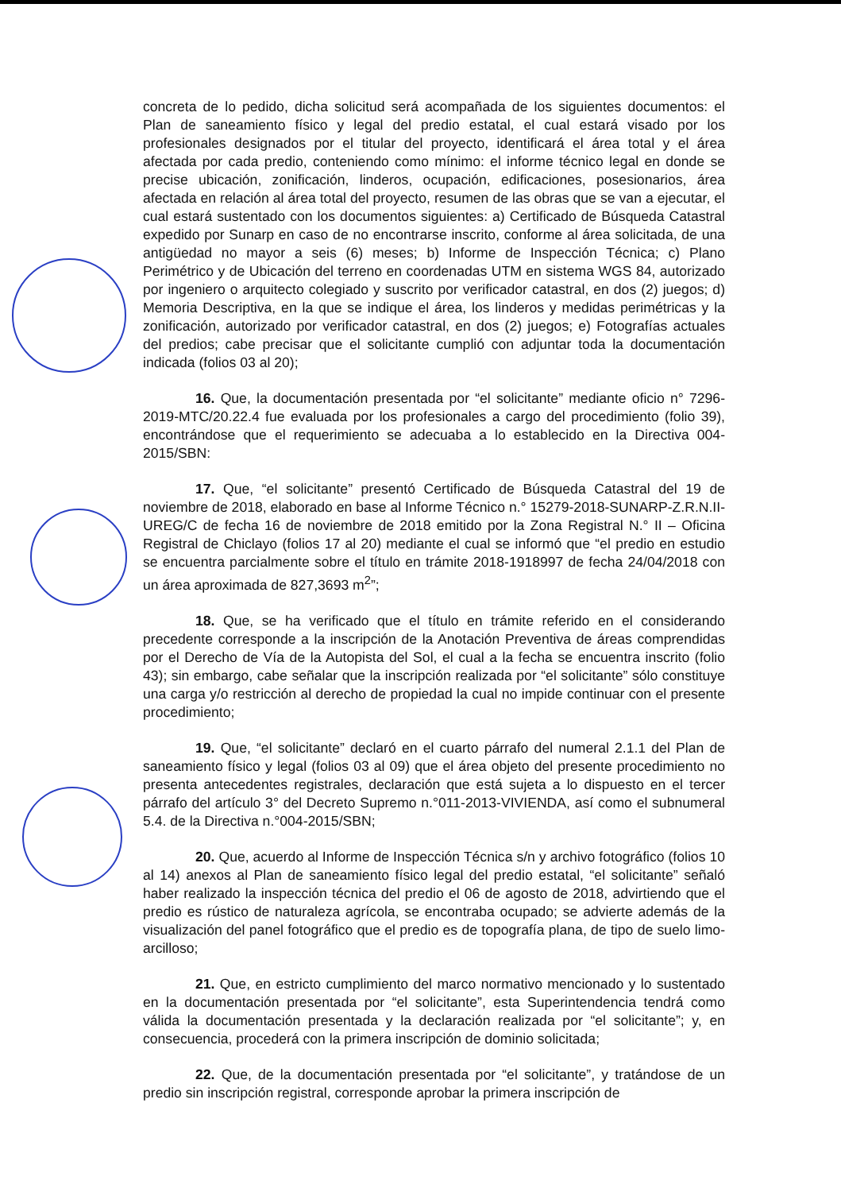concreta de lo pedido, dicha solicitud será acompañada de los siguientes documentos: el Plan de saneamiento físico y legal del predio estatal, el cual estará visado por los profesionales designados por el titular del proyecto, identificará el área total y el área afectada por cada predio, conteniendo como mínimo: el informe técnico legal en donde se precise ubicación, zonificación, linderos, ocupación, edificaciones, posesionarios, área afectada en relación al área total del proyecto, resumen de las obras que se van a ejecutar, el cual estará sustentado con los documentos siguientes: a) Certificado de Búsqueda Catastral expedido por Sunarp en caso de no encontrarse inscrito, conforme al área solicitada, de una antigüedad no mayor a seis (6) meses; b) Informe de Inspección Técnica; c) Plano Perimétrico y de Ubicación del terreno en coordenadas UTM en sistema WGS 84, autorizado por ingeniero o arquitecto colegiado y suscrito por verificador catastral, en dos (2) juegos; d) Memoria Descriptiva, en la que se indique el área, los linderos y medidas perimétricas y la zonificación, autorizado por verificador catastral, en dos (2) juegos; e) Fotografías actuales del predios; cabe precisar que el solicitante cumplió con adjuntar toda la documentación indicada (folios 03 al 20);
16. Que, la documentación presentada por “el solicitante” mediante oficio n° 7296-2019-MTC/20.22.4 fue evaluada por los profesionales a cargo del procedimiento (folio 39), encontrándose que el requerimiento se adecuaba a lo establecido en la Directiva 004-2015/SBN:
17. Que, “el solicitante” presentó Certificado de Búsqueda Catastral del 19 de noviembre de 2018, elaborado en base al Informe Técnico n.° 15279-2018-SUNARP-Z.R.N.II-UREG/C de fecha 16 de noviembre de 2018 emitido por la Zona Registral N.° II – Oficina Registral de Chiclayo (folios 17 al 20) mediante el cual se informó que “el predio en estudio se encuentra parcialmente sobre el título en trámite 2018-1918997 de fecha 24/04/2018 con un área aproximada de 827,3693 m<sup>2</sup>”;
18. Que, se ha verificado que el título en trámite referido en el considerando precedente corresponde a la inscripción de la Anotación Preventiva de áreas comprendidas por el Derecho de Vía de la Autopista del Sol, el cual a la fecha se encuentra inscrito (folio 43); sin embargo, cabe señalar que la inscripción realizada por “el solicitante” sólo constituye una carga y/o restricción al derecho de propiedad la cual no impide continuar con el presente procedimiento;
19. Que, “el solicitante” declaró en el cuarto párrafo del numeral 2.1.1 del Plan de saneamiento físico y legal (folios 03 al 09) que el área objeto del presente procedimiento no presenta antecedentes registrales, declaración que está sujeta a lo dispuesto en el tercer párrafo del artículo 3° del Decreto Supremo n.°011-2013-VIVIENDA, así como el subnumeral 5.4. de la Directiva n.°004-2015/SBN;
20. Que, acuerdo al Informe de Inspección Técnica s/n y archivo fotográfico (folios 10 al 14) anexos al Plan de saneamiento físico legal del predio estatal, “el solicitante” señaló haber realizado la inspección técnica del predio el 06 de agosto de 2018, advirtiendo que el predio es rústico de naturaleza agrícola, se encontraba ocupado; se advierte además de la visualización del panel fotográfico que el predio es de topografía plana, de tipo de suelo limo-arcilloso;
21. Que, en estricto cumplimiento del marco normativo mencionado y lo sustentado en la documentación presentada por “el solicitante”, esta Superintendencia tendrá como válida la documentación presentada y la declaración realizada por “el solicitante”; y, en consecuencia, procederá con la primera inscripción de dominio solicitada;
22. Que, de la documentación presentada por “el solicitante”, y tratándose de un predio sin inscripción registral, corresponde aprobar la primera inscripción de